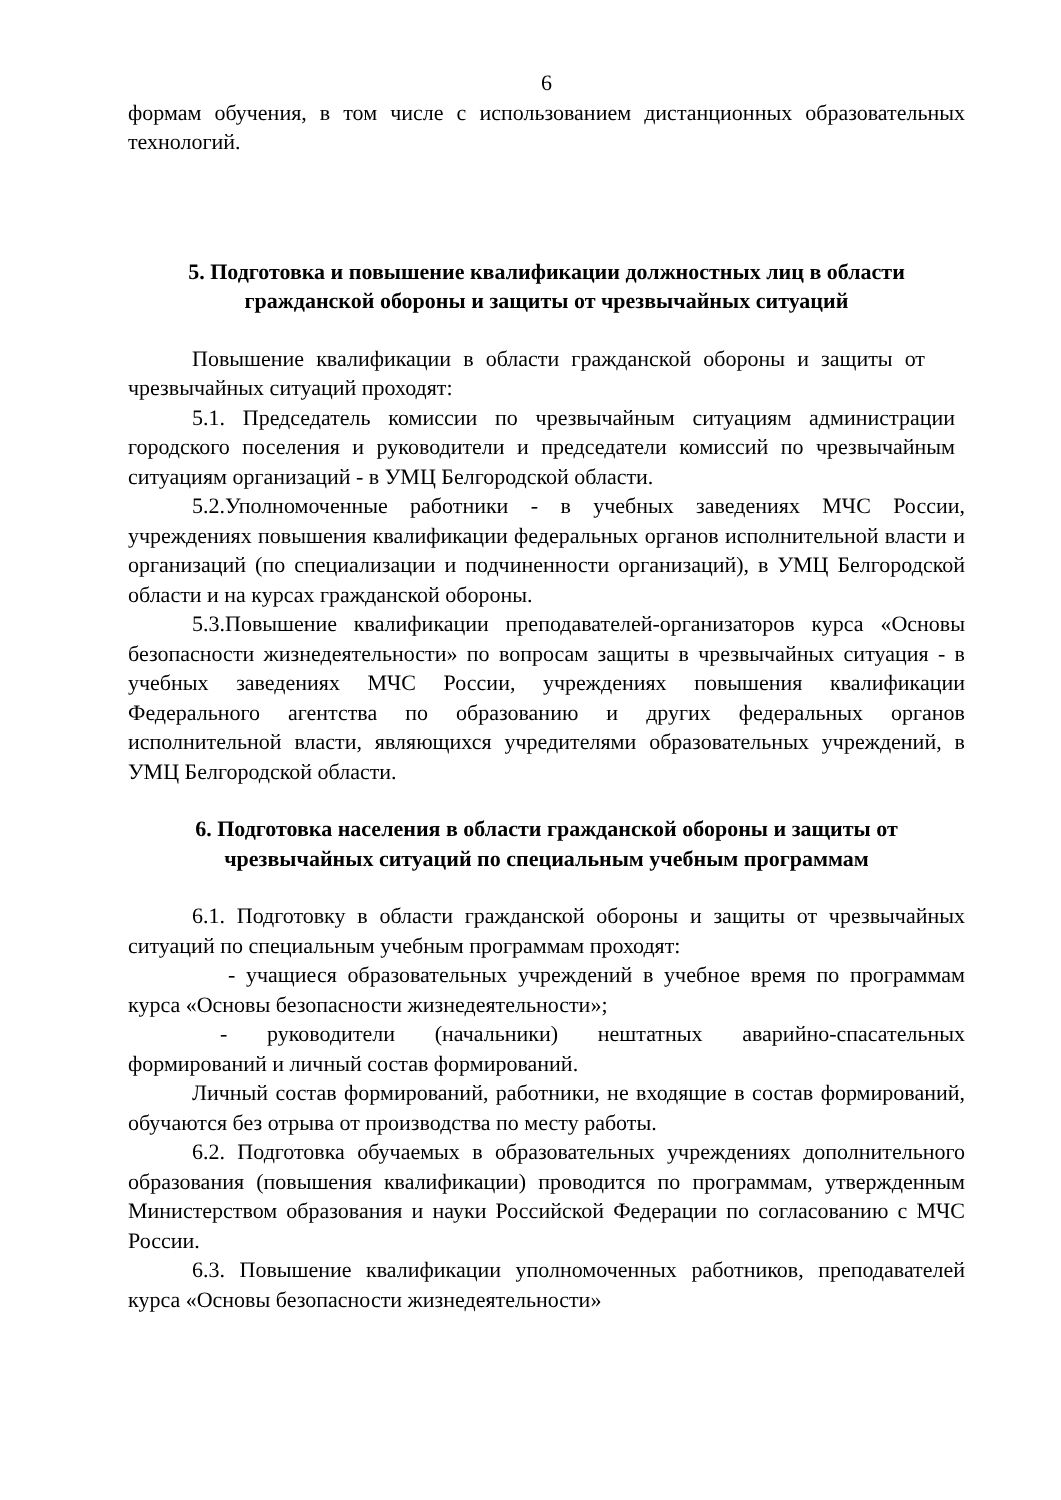6
формам обучения, в том числе с использованием дистанционных образовательных технологий.
5. Подготовка и повышение квалификации должностных лиц в области гражданской обороны и защиты от чрезвычайных ситуаций
Повышение квалификации в области гражданской обороны и защиты от чрезвычайных ситуаций проходят:
5.1. Председатель комиссии по чрезвычайным ситуациям администрации городского поселения и руководители и председатели комиссий по чрезвычайным ситуациям организаций - в УМЦ Белгородской области.
5.2.Уполномоченные работники - в учебных заведениях МЧС России, учреждениях повышения квалификации федеральных органов исполнительной власти и организаций (по специализации и подчиненности организаций), в УМЦ Белгородской области и на курсах гражданской обороны.
5.3.Повышение квалификации преподавателей-организаторов курса «Основы безопасности жизнедеятельности» по вопросам защиты в чрезвычайных ситуация - в учебных заведениях МЧС России, учреждениях повышения квалификации Федерального агентства по образованию и других федеральных органов исполнительной власти, являющихся учредителями образовательных учреждений, в УМЦ Белгородской области.
6. Подготовка населения в области гражданской обороны и защиты от чрезвычайных ситуаций по специальным учебным программам
6.1. Подготовку в области гражданской обороны и защиты от чрезвычайных ситуаций по специальным учебным программам проходят:
- учащиеся образовательных учреждений в учебное время по программам курса «Основы безопасности жизнедеятельности»;
- руководители (начальники) нештатных аварийно-спасательных формирований и личный состав формирований.
Личный состав формирований, работники, не входящие в состав формирований, обучаются без отрыва от производства по месту работы.
6.2. Подготовка обучаемых в образовательных учреждениях дополнительного образования (повышения квалификации) проводится по программам, утвержденным Министерством образования и науки Российской Федерации по согласованию с МЧС России.
6.3. Повышение квалификации уполномоченных работников, преподавателей курса «Основы безопасности жизнедеятельности»